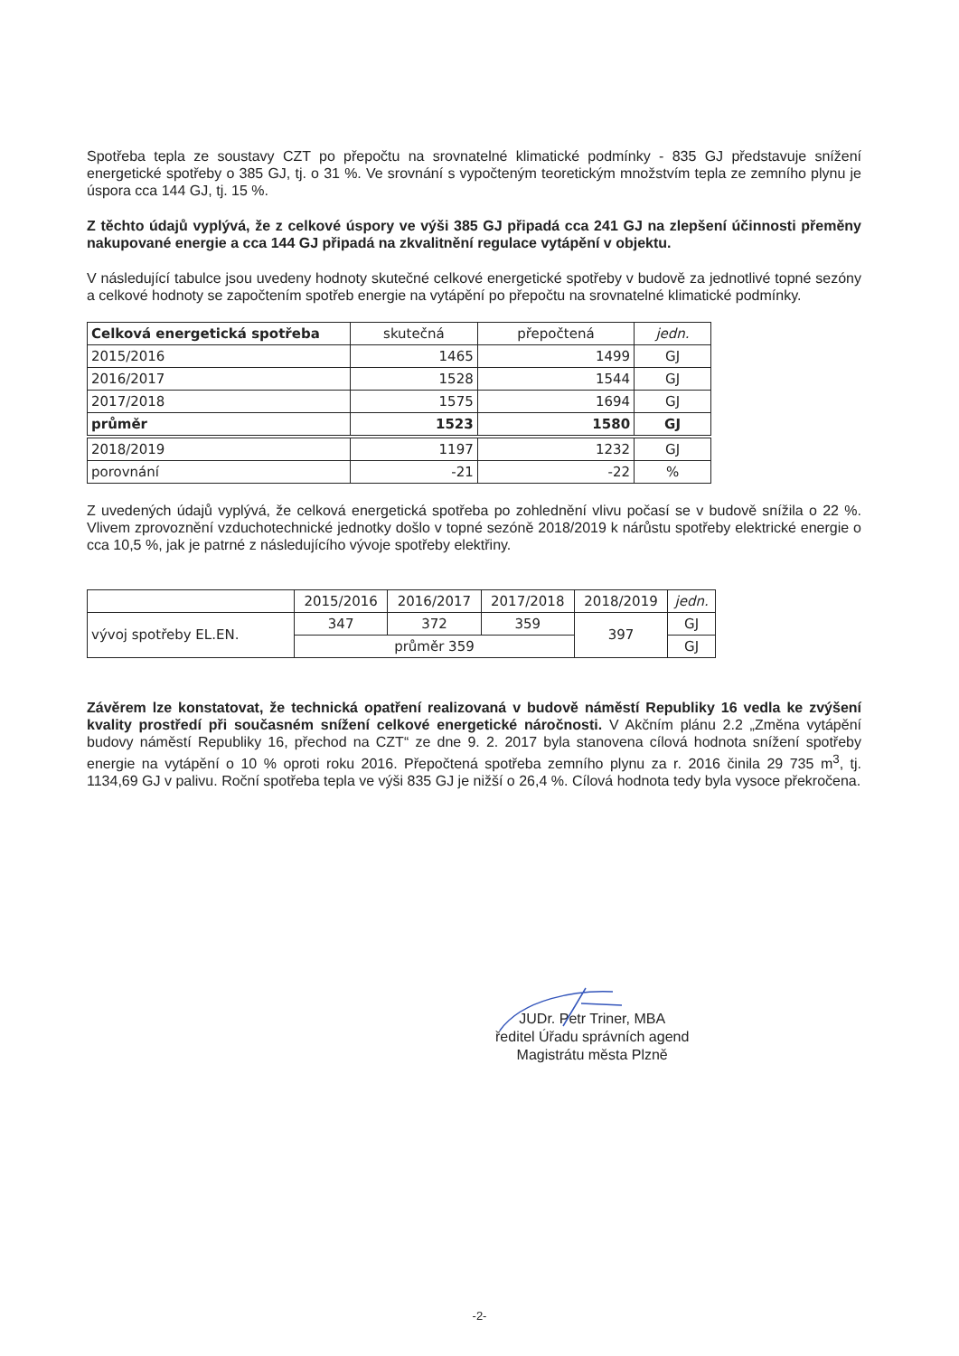Spotřeba tepla ze soustavy CZT po přepočtu na srovnatelné klimatické podmínky - 835 GJ představuje snížení energetické spotřeby o 385 GJ, tj. o 31 %. Ve srovnání s vypočteným teoretickým množstvím tepla ze zemního plynu je úspora cca 144 GJ, tj. 15 %.
Z těchto údajů vyplývá, že z celkové úspory ve výši 385 GJ připadá cca 241 GJ na zlepšení účinnosti přeměny nakupované energie a cca 144 GJ připadá na zkvalitnění regulace vytápění v objektu.
V následující tabulce jsou uvedeny hodnoty skutečné celkové energetické spotřeby v budově za jednotlivé topné sezóny a celkové hodnoty se započtením spotřeb energie na vytápění po přepočtu na srovnatelné klimatické podmínky.
| Celková energetická spotřeba | skutečná | přepočtená | jedn. |
| --- | --- | --- | --- |
| 2015/2016 | 1465 | 1499 | GJ |
| 2016/2017 | 1528 | 1544 | GJ |
| 2017/2018 | 1575 | 1694 | GJ |
| průměr | 1523 | 1580 | GJ |
| 2018/2019 | 1197 | 1232 | GJ |
| porovnání | -21 | -22 | % |
Z uvedených údajů vyplývá, že celková energetická spotřeba po zohlednění vlivu počasí se v budově snížila o 22 %. Vlivem zprovoznění vzduchotechnické jednotky došlo v topné sezóně 2018/2019 k nárůstu spotřeby elektrické energie o cca 10,5 %, jak je patrné z následujícího vývoje spotřeby elektřiny.
| | 2015/2016 | 2016/2017 | 2017/2018 | 2018/2019 | jedn. |
| --- | --- | --- | --- | --- | --- |
| vývoj spotřeby EL.EN. | 347 | 372 | 359 | 397 | GJ |
| | průměr 359 | | | | GJ |
Závěrem lze konstatovat, že technická opatření realizovaná v budově náměstí Republiky 16 vedla ke zvýšení kvality prostředí při současném snížení celkové energetické náročnosti. V Akčním plánu 2.2 „Změna vytápění budovy náměstí Republiky 16, přechod na CZT“ ze dne 9. 2. 2017 byla stanovena cílová hodnota snížení spotřeby energie na vytápění o 10 % oproti roku 2016. Přepočtená spotřeba zemního plynu za r. 2016 činila 29 735 m<sup>3</sup>, tj. 1134,69 GJ v palivu. Roční spotřeba tepla ve výši 835 GJ je nižší o 26,4 %. Cílová hodnota tedy byla vysoce překročena.
JUDr. Petr Triner, MBA
ředitel Úřadu správních agend
Magistrátu města Plzně
-2-